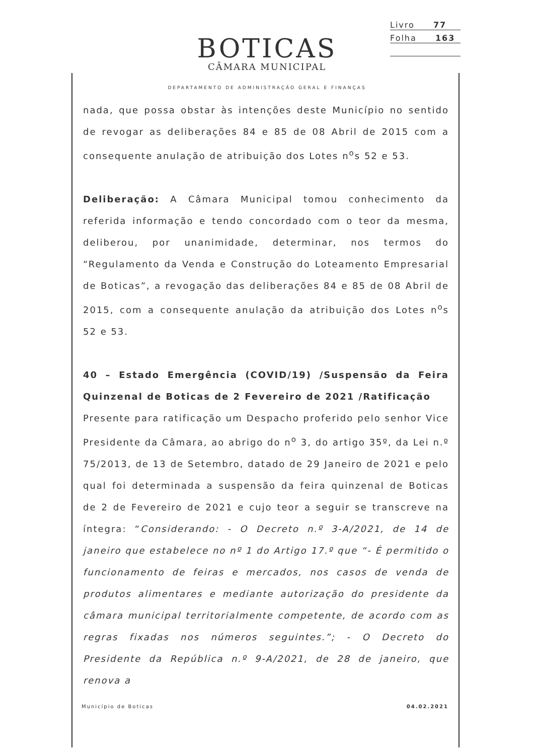Livro 77
Folha 163
BOTICAS
CÂMARA MUNICIPAL
DEPARTAMENTO DE ADMINISTRAÇÃO GERAL E FINANÇAS
nada, que possa obstar às intenções deste Município no sentido de revogar as deliberações 84 e 85 de 08 Abril de 2015 com a consequente anulação de atribuição dos Lotes n<sup>o</sup>s 52 e 53.
Deliberação: A Câmara Municipal tomou conhecimento da referida informação e tendo concordado com o teor da mesma, deliberou, por unanimidade, determinar, nos termos do “Regulamento da Venda e Construção do Loteamento Empresarial de Boticas”, a revogação das deliberações 84 e 85 de 08 Abril de 2015, com a consequente anulação da atribuição dos Lotes n<sup>o</sup>s 52 e 53.
40 – Estado Emergência (COVID/19) /Suspensão da Feira Quinzenal de Boticas de 2 Fevereiro de 2021 /Ratificação
Presente para ratificação um Despacho proferido pelo senhor Vice Presidente da Câmara, ao abrigo do n<sup>o</sup> 3, do artigo 35º, da Lei n.º 75/2013, de 13 de Setembro, datado de 29 Janeiro de 2021 e pelo qual foi determinada a suspensão da feira quinzenal de Boticas de 2 de Fevereiro de 2021 e cujo teor a seguir se transcreve na íntegra: “Considerando: - O Decreto n.º 3-A/2021, de 14 de janeiro que estabelece no nº 1 do Artigo 17.º que “- É permitido o funcionamento de feiras e mercados, nos casos de venda de produtos alimentares e mediante autorização do presidente da câmara municipal territorialmente competente, de acordo com as regras fixadas nos números seguintes.”; - O Decreto do Presidente da República n.º 9-A/2021, de 28 de janeiro, que renova a
Município de Boticas 04.02.2021